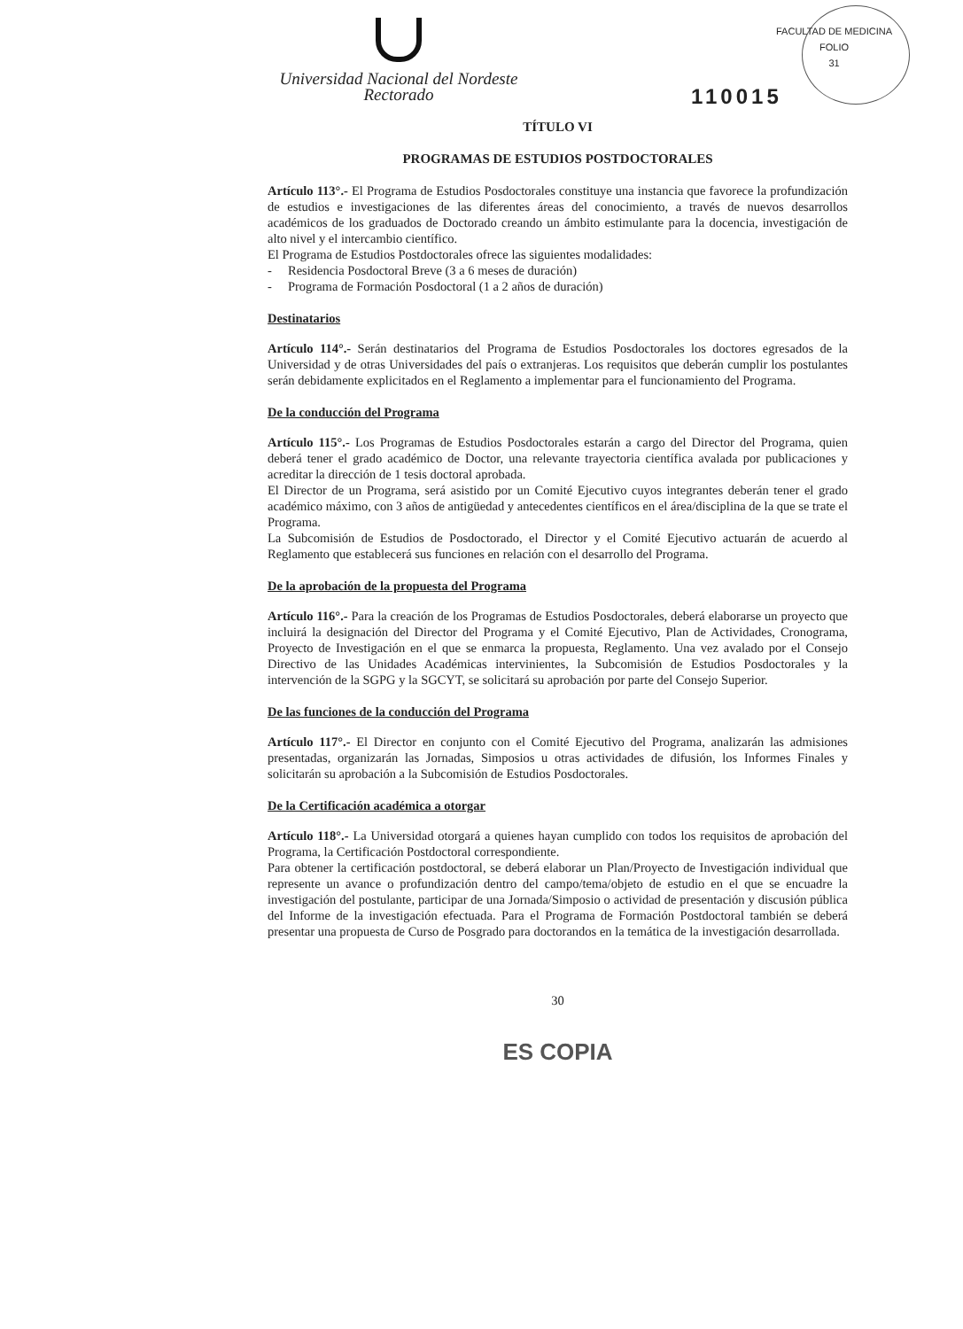FACULTAD DE MEDICINA
FOLIO
31
Universidad Nacional del Nordeste
Rectorado
110015
TÍTULO VI
PROGRAMAS DE ESTUDIOS POSTDOCTORALES
Artículo 113°.- El Programa de Estudios Posdoctorales constituye una instancia que favorece la profundización de estudios e investigaciones de las diferentes áreas del conocimiento, a través de nuevos desarrollos académicos de los graduados de Doctorado creando un ámbito estimulante para la docencia, investigación de alto nivel y el intercambio científico.
El Programa de Estudios Postdoctorales ofrece las siguientes modalidades:
- Residencia Posdoctoral Breve (3 a 6 meses de duración)
- Programa de Formación Posdoctoral (1 a 2 años de duración)
Destinatarios
Artículo 114°.- Serán destinatarios del Programa de Estudios Posdoctorales los doctores egresados de la Universidad y de otras Universidades del país o extranjeras. Los requisitos que deberán cumplir los postulantes serán debidamente explicitados en el Reglamento a implementar para el funcionamiento del Programa.
De la conducción del Programa
Artículo 115°.- Los Programas de Estudios Posdoctorales estarán a cargo del Director del Programa, quien deberá tener el grado académico de Doctor, una relevante trayectoria científica avalada por publicaciones y acreditar la dirección de 1 tesis doctoral aprobada.
El Director de un Programa, será asistido por un Comité Ejecutivo cuyos integrantes deberán tener el grado académico máximo, con 3 años de antigüedad y antecedentes científicos en el área/disciplina de la que se trate el Programa.
La Subcomisión de Estudios de Posdoctorado, el Director y el Comité Ejecutivo actuarán de acuerdo al Reglamento que establecerá sus funciones en relación con el desarrollo del Programa.
De la aprobación de la propuesta del Programa
Artículo 116°.- Para la creación de los Programas de Estudios Posdoctorales, deberá elaborarse un proyecto que incluirá la designación del Director del Programa y el Comité Ejecutivo, Plan de Actividades, Cronograma, Proyecto de Investigación en el que se enmarca la propuesta, Reglamento. Una vez avalado por el Consejo Directivo de las Unidades Académicas intervinientes, la Subcomisión de Estudios Posdoctorales y la intervención de la SGPG y la SGCYT, se solicitará su aprobación por parte del Consejo Superior.
De las funciones de la conducción del Programa
Artículo 117°.- El Director en conjunto con el Comité Ejecutivo del Programa, analizarán las admisiones presentadas, organizarán las Jornadas, Simposios u otras actividades de difusión, los Informes Finales y solicitarán su aprobación a la Subcomisión de Estudios Posdoctorales.
De la Certificación académica a otorgar
Artículo 118°.- La Universidad otorgará a quienes hayan cumplido con todos los requisitos de aprobación del Programa, la Certificación Postdoctoral correspondiente.
Para obtener la certificación postdoctoral, se deberá elaborar un Plan/Proyecto de Investigación individual que represente un avance o profundización dentro del campo/tema/objeto de estudio en el que se encuadre la investigación del postulante, participar de una Jornada/Simposio o actividad de presentación y discusión pública del Informe de la investigación efectuada. Para el Programa de Formación Postdoctoral también se deberá presentar una propuesta de Curso de Posgrado para doctorandos en la temática de la investigación desarrollada.
30
ES COPIA